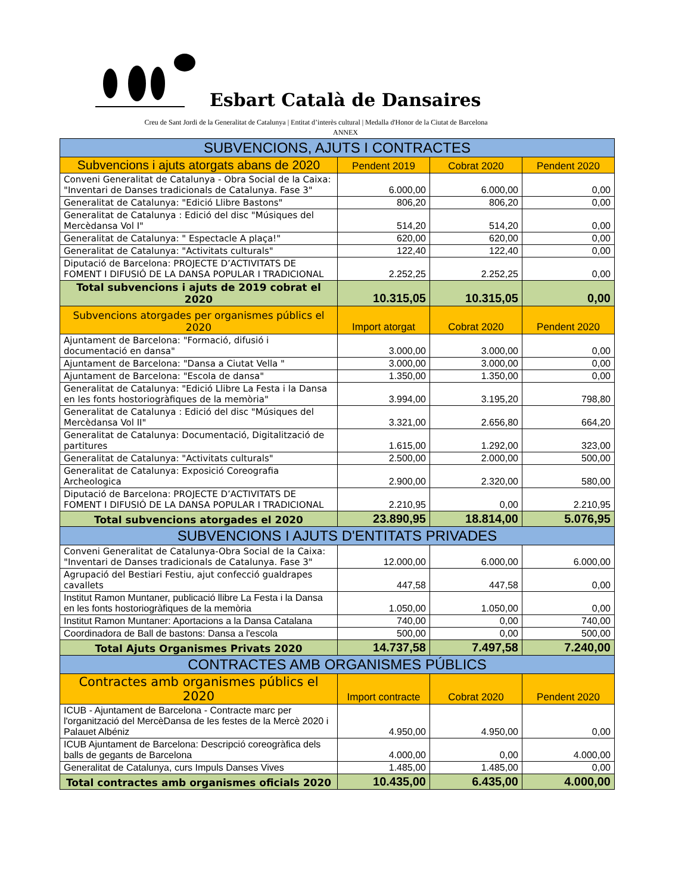Esbart Català de Dansaires
Creu de Sant Jordi de la Generalitat de Catalunya | Entitat d’interès cultural | Medalla d'Honor de la Ciutat de Barcelona
ANNEX
| SUBVENCIONS, AJUTS I CONTRACTES | | | |
| --- | --- | --- | --- |
| Subvencions i ajuts atorgats abans de 2020 | Pendent 2019 | Cobrat 2020 | Pendent 2020 |
| Conveni Generalitat de Catalunya - Obra Social de la Caixa: "Inventari de Danses tradicionals de Catalunya. Fase 3" | 6.000,00 | 6.000,00 | 0,00 |
| Generalitat de Catalunya: "Edició Llibre Bastons" | 806,20 | 806,20 | 0,00 |
| Generalitat de Catalunya : Edició del disc "Músiques del Mercèdansa Vol I" | 514,20 | 514,20 | 0,00 |
| Generalitat de Catalunya: " Espectacle A plaça!" | 620,00 | 620,00 | 0,00 |
| Generalitat de Catalunya: "Activitats culturals" | 122,40 | 122,40 | 0,00 |
| Diputació de Barcelona: PROJECTE D’ACTIVITATS DE FOMENT I DIFUSIÓ DE LA DANSA POPULAR I TRADICIONAL | 2.252,25 | 2.252,25 | 0,00 |
| Total subvencions i ajuts de 2019 cobrat el 2020 | 10.315,05 | 10.315,05 | 0,00 |
| Subvencions atorgades per organismes públics el 2020 | Import atorgat | Cobrat 2020 | Pendent 2020 |
| Ajuntament de Barcelona: "Formació, difusió i documentació en dansa" | 3.000,00 | 3.000,00 | 0,00 |
| Ajuntament de Barcelona: "Dansa a Ciutat Vella " | 3.000,00 | 3.000,00 | 0,00 |
| Ajuntament de Barcelona: "Escola de dansa" | 1.350,00 | 1.350,00 | 0,00 |
| Generalitat de Catalunya: "Edició Llibre La Festa i la Dansa en les fonts hostoriogràfiques de la memòria" | 3.994,00 | 3.195,20 | 798,80 |
| Generalitat de Catalunya : Edició del disc "Músiques del Mercèdansa Vol II" | 3.321,00 | 2.656,80 | 664,20 |
| Generalitat de Catalunya: Documentació, Digitalització de partitures | 1.615,00 | 1.292,00 | 323,00 |
| Generalitat de Catalunya: "Activitats culturals" | 2.500,00 | 2.000,00 | 500,00 |
| Generalitat de Catalunya: Exposició Coreografia Archeologica | 2.900,00 | 2.320,00 | 580,00 |
| Diputació de Barcelona: PROJECTE D’ACTIVITATS DE FOMENT I DIFUSIÓ DE LA DANSA POPULAR I TRADICIONAL | 2.210,95 | 0,00 | 2.210,95 |
| Total subvencions atorgades el 2020 | 23.890,95 | 18.814,00 | 5.076,95 |
| SUBVENCIONS I AJUTS D'ENTITATS PRIVADES | | | |
| Conveni Generalitat de Catalunya-Obra Social de la Caixa: "Inventari de Danses tradicionals de Catalunya. Fase 3" | 12.000,00 | 6.000,00 | 6.000,00 |
| Agrupació del Bestiari Festiu, ajut confecció gualdrapes cavallets | 447,58 | 447,58 | 0,00 |
| Institut Ramon Muntaner, publicació llibre La Festa i la Dansa en les fonts hostoriogràfiques de la memòria | 1.050,00 | 1.050,00 | 0,00 |
| Institut Ramon Muntaner: Aportacions a la Dansa Catalana | 740,00 | 0,00 | 740,00 |
| Coordinadora de Ball de bastons: Dansa a l'escola | 500,00 | 0,00 | 500,00 |
| Total Ajuts Organismes Privats 2020 | 14.737,58 | 7.497,58 | 7.240,00 |
| CONTRACTES AMB ORGANISMES PÚBLICS | | | |
| Contractes amb organismes públics el 2020 | Import contracte | Cobrat 2020 | Pendent 2020 |
| ICUB - Ajuntament de Barcelona - Contracte marc per l'organització del MercèDansa de les festes de la Mercè 2020 i Palauet Albéniz | 4.950,00 | 4.950,00 | 0,00 |
| ICUB Ajuntament de Barcelona: Descripció coreogràfica dels balls de gegants de Barcelona | 4.000,00 | 0,00 | 4.000,00 |
| Generalitat de Catalunya, curs Impuls Danses Vives | 1.485,00 | 1.485,00 | 0,00 |
| Total contractes amb organismes oficials 2020 | 10.435,00 | 6.435,00 | 4.000,00 |